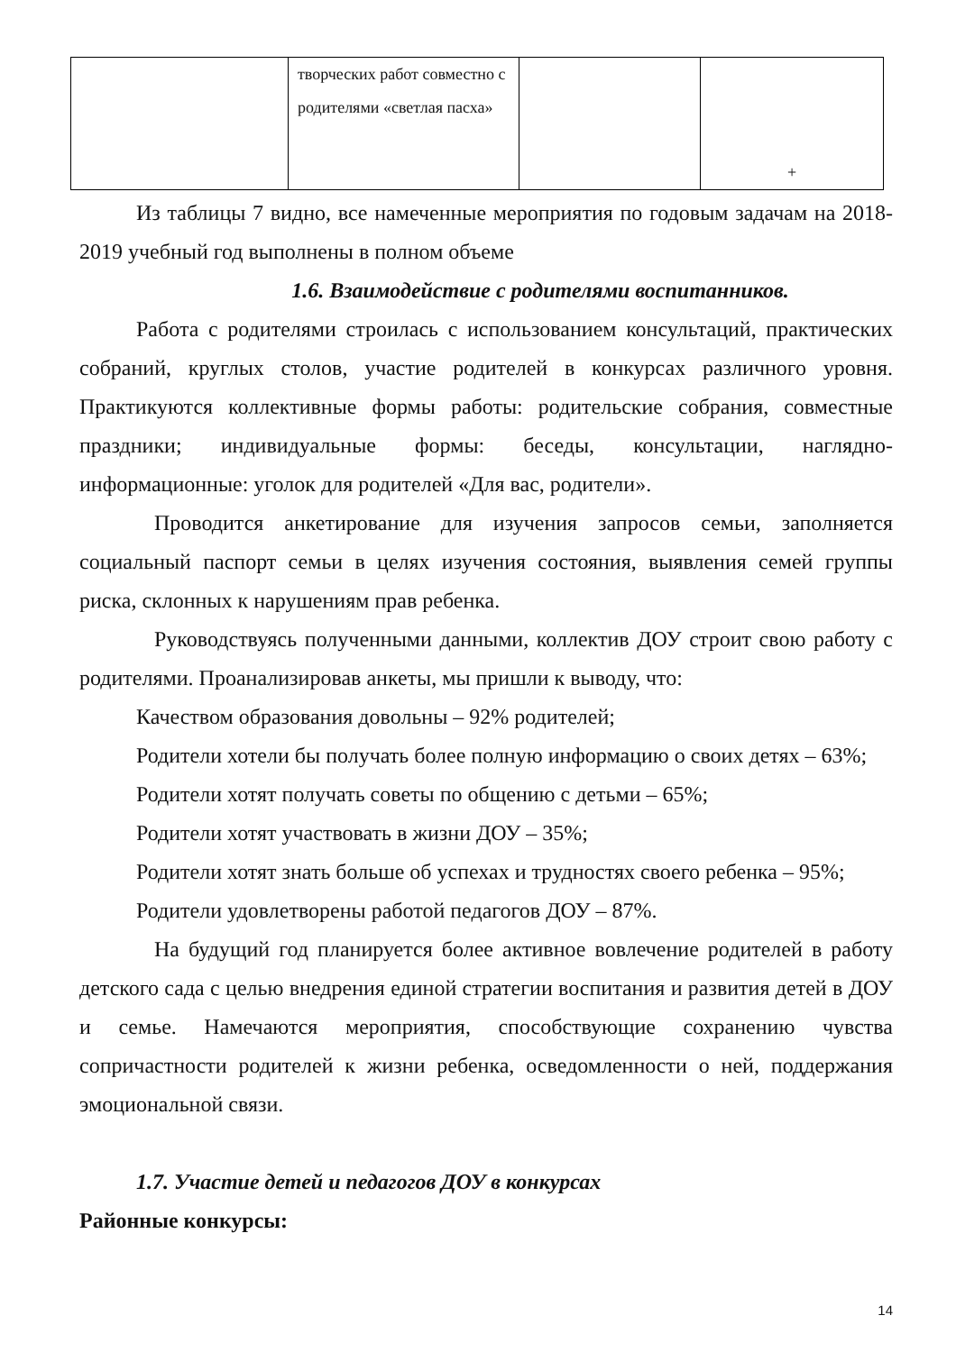| | творческих работ совместно с родителями «светлая пасха» | | + |
Из таблицы 7 видно, все намеченные мероприятия по годовым задачам на 2018-2019 учебный год выполнены в полном объеме
1.6. Взаимодействие с родителями воспитанников.
Работа с родителями строилась с использованием консультаций, практических собраний, круглых столов, участие родителей в конкурсах различного уровня. Практикуются коллективные формы работы: родительские собрания, совместные праздники; индивидуальные формы: беседы, консультации, наглядно-информационные: уголок для родителей «Для вас, родители».
Проводится анкетирование для изучения запросов семьи, заполняется социальный паспорт семьи в целях изучения состояния, выявления семей группы риска, склонных к нарушениям прав ребенка.
Руководствуясь полученными данными, коллектив ДОУ строит свою работу с родителями. Проанализировав анкеты, мы пришли к выводу, что:
Качеством образования довольны – 92% родителей;
Родители хотели бы получать более полную информацию о своих детях – 63%;
Родители хотят получать советы по общению с детьми – 65%;
Родители хотят участвовать в жизни ДОУ – 35%;
Родители хотят знать больше об успехах и трудностях своего ребенка – 95%;
Родители удовлетворены работой педагогов ДОУ – 87%.
На будущий год планируется более активное вовлечение родителей в работу детского сада с целью внедрения единой стратегии воспитания и развития детей в ДОУ и семье. Намечаются мероприятия, способствующие сохранению чувства сопричастности родителей к жизни ребенка, осведомленности о ней, поддержания эмоциональной связи.
1.7. Участие детей и педагогов ДОУ в конкурсах
Районные конкурсы:
14